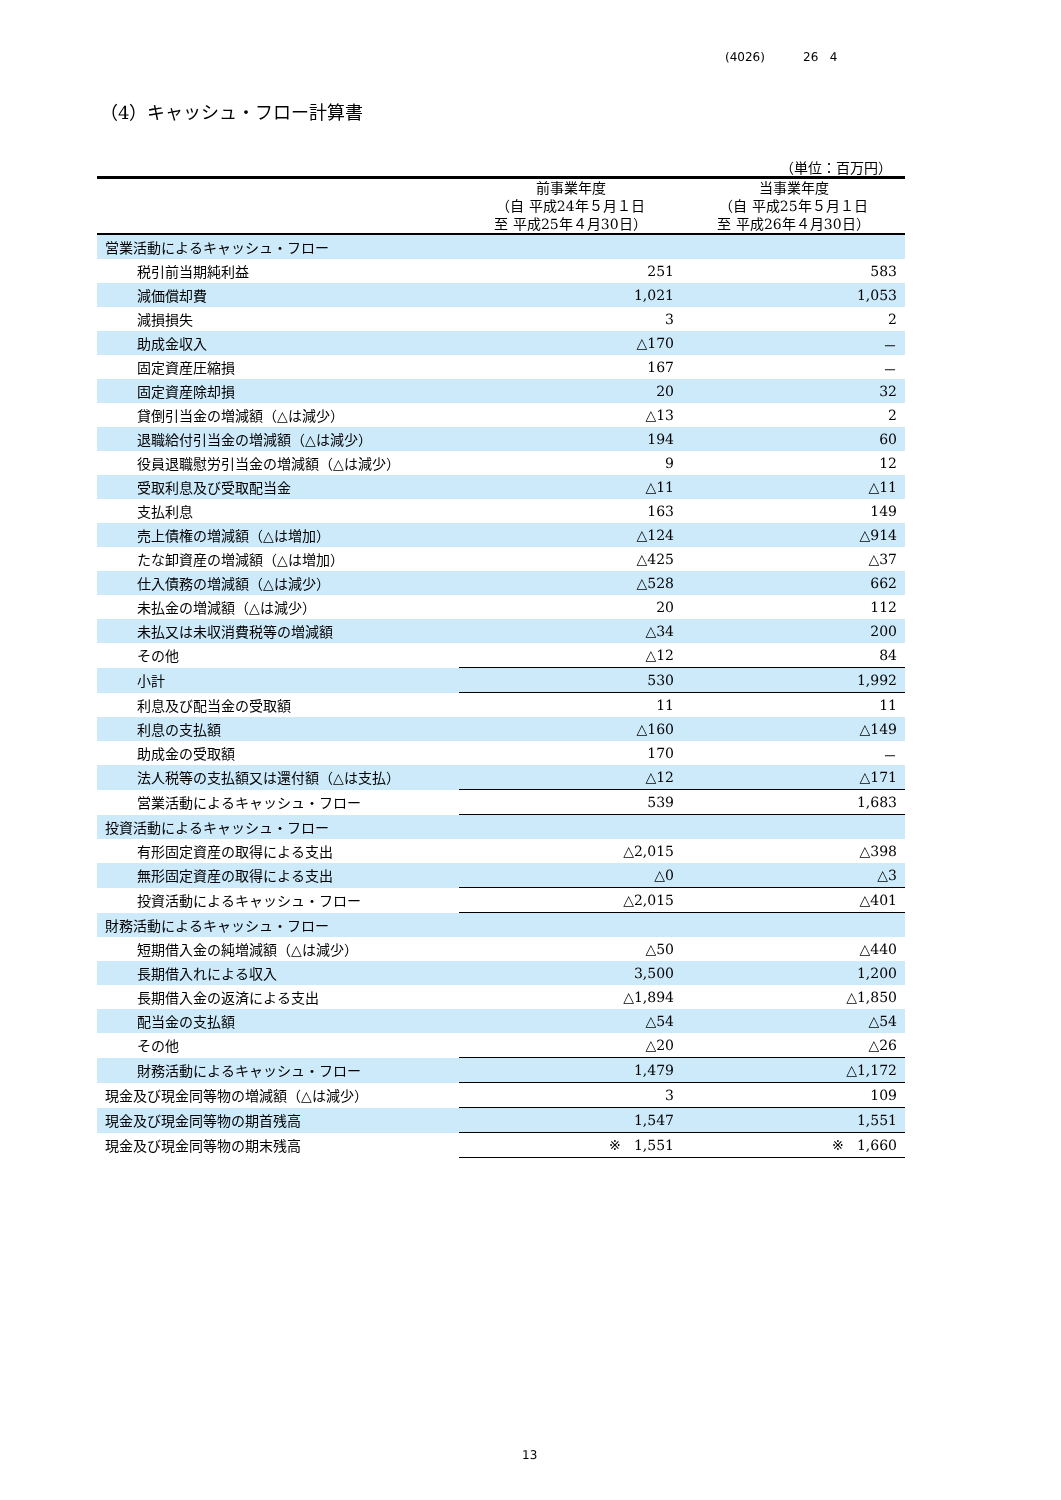(4026) 26 4
（4）キャッシュ・フロー計算書
（単位：百万円）
| | 前事業年度 （自 平成24年５月１日 至 平成25年４月30日） | 当事業年度 （自 平成25年５月１日 至 平成26年４月30日） |
| --- | --- | --- |
| 営業活動によるキャッシュ・フロー | | |
| 税引前当期純利益 | 251 | 583 |
| 減価償却費 | 1,021 | 1,053 |
| 減損損失 | 3 | 2 |
| 助成金収入 | △170 | － |
| 固定資産圧縮損 | 167 | － |
| 固定資産除却損 | 20 | 32 |
| 貸倒引当金の増減額（△は減少） | △13 | 2 |
| 退職給付引当金の増減額（△は減少） | 194 | 60 |
| 役員退職慰労引当金の増減額（△は減少） | 9 | 12 |
| 受取利息及び受取配当金 | △11 | △11 |
| 支払利息 | 163 | 149 |
| 売上債権の増減額（△は増加） | △124 | △914 |
| たな卸資産の増減額（△は増加） | △425 | △37 |
| 仕入債務の増減額（△は減少） | △528 | 662 |
| 未払金の増減額（△は減少） | 20 | 112 |
| 未払又は未収消費税等の増減額 | △34 | 200 |
| その他 | △12 | 84 |
| 小計 | 530 | 1,992 |
| 利息及び配当金の受取額 | 11 | 11 |
| 利息の支払額 | △160 | △149 |
| 助成金の受取額 | 170 | － |
| 法人税等の支払額又は還付額（△は支払） | △12 | △171 |
| 営業活動によるキャッシュ・フロー | 539 | 1,683 |
| 投資活動によるキャッシュ・フロー | | |
| 有形固定資産の取得による支出 | △2,015 | △398 |
| 無形固定資産の取得による支出 | △0 | △3 |
| 投資活動によるキャッシュ・フロー | △2,015 | △401 |
| 財務活動によるキャッシュ・フロー | | |
| 短期借入金の純増減額（△は減少） | △50 | △440 |
| 長期借入れによる収入 | 3,500 | 1,200 |
| 長期借入金の返済による支出 | △1,894 | △1,850 |
| 配当金の支払額 | △54 | △54 |
| その他 | △20 | △26 |
| 財務活動によるキャッシュ・フロー | 1,479 | △1,172 |
| 現金及び現金同等物の増減額（△は減少） | 3 | 109 |
| 現金及び現金同等物の期首残高 | 1,547 | 1,551 |
| 現金及び現金同等物の期末残高 | ※ 1,551 | ※ 1,660 |
13